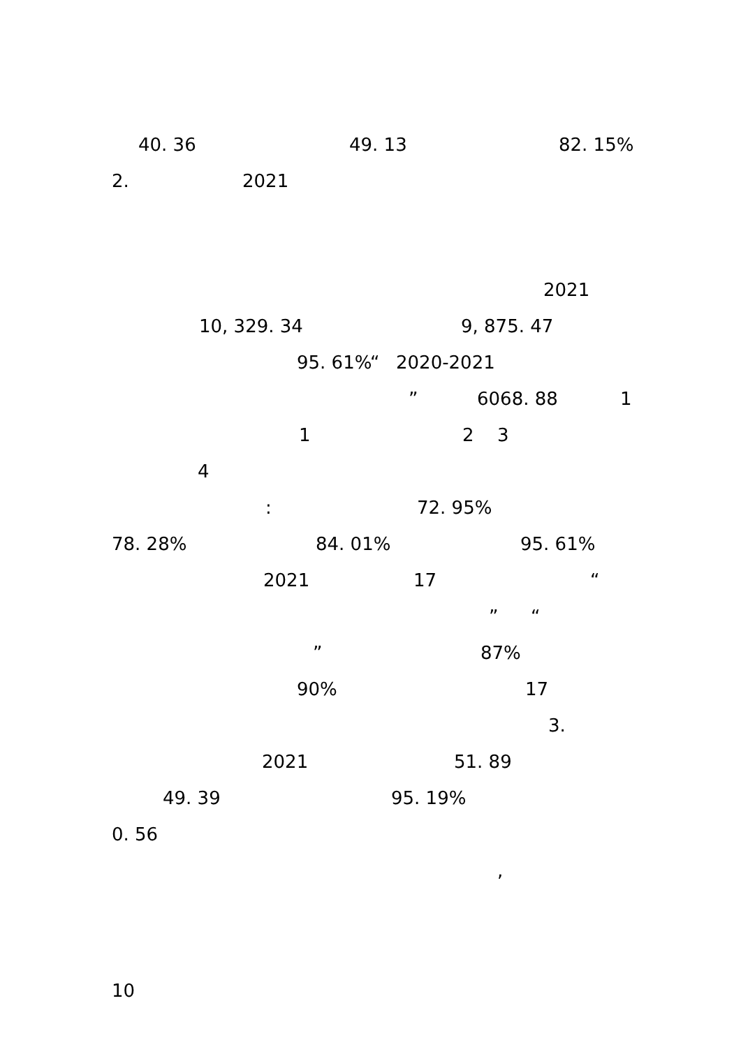40. 36 49. 13 82. 15%
2. 2021
2021
10, 329. 34 9, 875. 47
95. 61% “ 2020-2021
” 6068. 88 1
1 2 3
4
: 72. 95%
78. 28% 84. 01% 95. 61%
2021 17 “
” “
” 87%
90% 17
3.
2021 51. 89
49. 39 95. 19%
0. 56
,
10